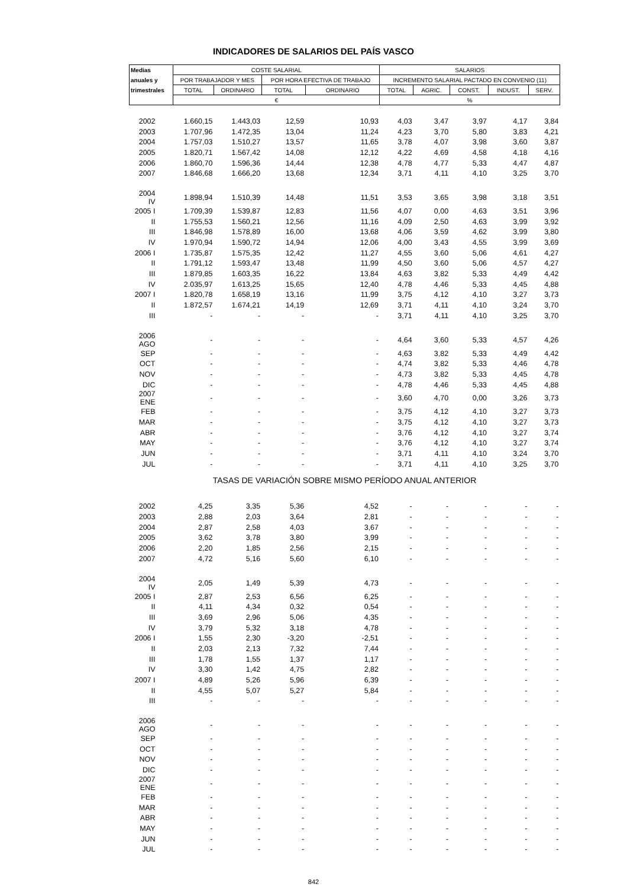INDICADORES DE SALARIOS DEL PAÍS VASCO
| Medias | COSTE SALARIAL | | | | SALARIOS | | | | |
| --- | --- | --- | --- | --- | --- | --- | --- | --- | --- |
| anuales y | POR TRABAJADOR Y MES | | POR HORA EFECTIVA DE TRABAJO | | INCREMENTO SALARIAL PACTADO EN CONVENIO (11) | | | | |
| trimestrales | TOTAL | ORDINARIO | TOTAL | ORDINARIO | TOTAL | AGRIC. | CONST. | INDUST. | SERV. |
| | € | | | | % | | | | |
| 2002 | 1.660,15 | 1.443,03 | 12,59 | 10,93 | 4,03 | 3,47 | 3,97 | 4,17 | 3,84 |
| 2003 | 1.707,96 | 1.472,35 | 13,04 | 11,24 | 4,23 | 3,70 | 5,80 | 3,83 | 4,21 |
| 2004 | 1.757,03 | 1.510,27 | 13,57 | 11,65 | 3,78 | 4,07 | 3,98 | 3,60 | 3,87 |
| 2005 | 1.820,71 | 1.567,42 | 14,08 | 12,12 | 4,22 | 4,69 | 4,58 | 4,18 | 4,16 |
| 2006 | 1.860,70 | 1.596,36 | 14,44 | 12,38 | 4,78 | 4,77 | 5,33 | 4,47 | 4,87 |
| 2007 | 1.846,68 | 1.666,20 | 13,68 | 12,34 | 3,71 | 4,11 | 4,10 | 3,25 | 3,70 |
| 2004 IV | 1.898,94 | 1.510,39 | 14,48 | 11,51 | 3,53 | 3,65 | 3,98 | 3,18 | 3,51 |
| 2005 I | 1.709,39 | 1.539,87 | 12,83 | 11,56 | 4,07 | 0,00 | 4,63 | 3,51 | 3,96 |
| II | 1.755,53 | 1.560,21 | 12,56 | 11,16 | 4,09 | 2,50 | 4,63 | 3,99 | 3,92 |
| III | 1.846,98 | 1.578,89 | 16,00 | 13,68 | 4,06 | 3,59 | 4,62 | 3,99 | 3,80 |
| IV | 1.970,94 | 1.590,72 | 14,94 | 12,06 | 4,00 | 3,43 | 4,55 | 3,99 | 3,69 |
| 2006 I | 1.735,87 | 1.575,35 | 12,42 | 11,27 | 4,55 | 3,60 | 5,06 | 4,61 | 4,27 |
| II | 1.791,12 | 1.593,47 | 13,48 | 11,99 | 4,50 | 3,60 | 5,06 | 4,57 | 4,27 |
| III | 1.879,85 | 1.603,35 | 16,22 | 13,84 | 4,63 | 3,82 | 5,33 | 4,49 | 4,42 |
| IV | 2.035,97 | 1.613,25 | 15,65 | 12,40 | 4,78 | 4,46 | 5,33 | 4,45 | 4,88 |
| 2007 I | 1.820,78 | 1.658,19 | 13,16 | 11,99 | 3,75 | 4,12 | 4,10 | 3,27 | 3,73 |
| II | 1.872,57 | 1.674,21 | 14,19 | 12,69 | 3,71 | 4,11 | 4,10 | 3,24 | 3,70 |
| III | - | - | - | - | 3,71 | 4,11 | 4,10 | 3,25 | 3,70 |
| 2006 AGO | - | - | - | - | 4,64 | 3,60 | 5,33 | 4,57 | 4,26 |
| SEP | - | - | - | - | 4,63 | 3,82 | 5,33 | 4,49 | 4,42 |
| OCT | - | - | - | - | 4,74 | 3,82 | 5,33 | 4,46 | 4,78 |
| NOV | - | - | - | - | 4,73 | 3,82 | 5,33 | 4,45 | 4,78 |
| DIC | - | - | - | - | 4,78 | 4,46 | 5,33 | 4,45 | 4,88 |
| 2007 ENE | - | - | - | - | 3,60 | 4,70 | 0,00 | 3,26 | 3,73 |
| FEB | - | - | - | - | 3,75 | 4,12 | 4,10 | 3,27 | 3,73 |
| MAR | - | - | - | - | 3,75 | 4,12 | 4,10 | 3,27 | 3,73 |
| ABR | - | - | - | - | 3,76 | 4,12 | 4,10 | 3,27 | 3,74 |
| MAY | - | - | - | - | 3,76 | 4,12 | 4,10 | 3,27 | 3,74 |
| JUN | - | - | - | - | 3,71 | 4,11 | 4,10 | 3,24 | 3,70 |
| JUL | - | - | - | - | 3,71 | 4,11 | 4,10 | 3,25 | 3,70 |
| TASAS DE VARIACIÓN SOBRE MISMO PERÍODO ANUAL ANTERIOR | | | | | | | | | |
| 2002 | 4,25 | 3,35 | 5,36 | 4,52 | - | - | - | - | - |
| 2003 | 2,88 | 2,03 | 3,64 | 2,81 | - | - | - | - | - |
| 2004 | 2,87 | 2,58 | 4,03 | 3,67 | - | - | - | - | - |
| 2005 | 3,62 | 3,78 | 3,80 | 3,99 | - | - | - | - | - |
| 2006 | 2,20 | 1,85 | 2,56 | 2,15 | - | - | - | - | - |
| 2007 | 4,72 | 5,16 | 5,60 | 6,10 | - | - | - | - | - |
| 2004 IV | 2,05 | 1,49 | 5,39 | 4,73 | - | - | - | - | - |
| 2005 I | 2,87 | 2,53 | 6,56 | 6,25 | - | - | - | - | - |
| II | 4,11 | 4,34 | 0,32 | 0,54 | - | - | - | - | - |
| III | 3,69 | 2,96 | 5,06 | 4,35 | - | - | - | - | - |
| IV | 3,79 | 5,32 | 3,18 | 4,78 | - | - | - | - | - |
| 2006 I | 1,55 | 2,30 | -3,20 | -2,51 | - | - | - | - | - |
| II | 2,03 | 2,13 | 7,32 | 7,44 | - | - | - | - | - |
| III | 1,78 | 1,55 | 1,37 | 1,17 | - | - | - | - | - |
| IV | 3,30 | 1,42 | 4,75 | 2,82 | - | - | - | - | - |
| 2007 I | 4,89 | 5,26 | 5,96 | 6,39 | - | - | - | - | - |
| II | 4,55 | 5,07 | 5,27 | 5,84 | - | - | - | - | - |
| III | - | - | - | - | - | - | - | - | - |
| 2006 AGO | - | - | - | - | - | - | - | - | - |
| SEP | - | - | - | - | - | - | - | - | - |
| OCT | - | - | - | - | - | - | - | - | - |
| NOV | - | - | - | - | - | - | - | - | - |
| DIC | - | - | - | - | - | - | - | - | - |
| 2007 ENE | - | - | - | - | - | - | - | - | - |
| FEB | - | - | - | - | - | - | - | - | - |
| MAR | - | - | - | - | - | - | - | - | - |
| ABR | - | - | - | - | - | - | - | - | - |
| MAY | - | - | - | - | - | - | - | - | - |
| JUN | - | - | - | - | - | - | - | - | - |
| JUL | - | - | - | - | - | - | - | - | - |
842